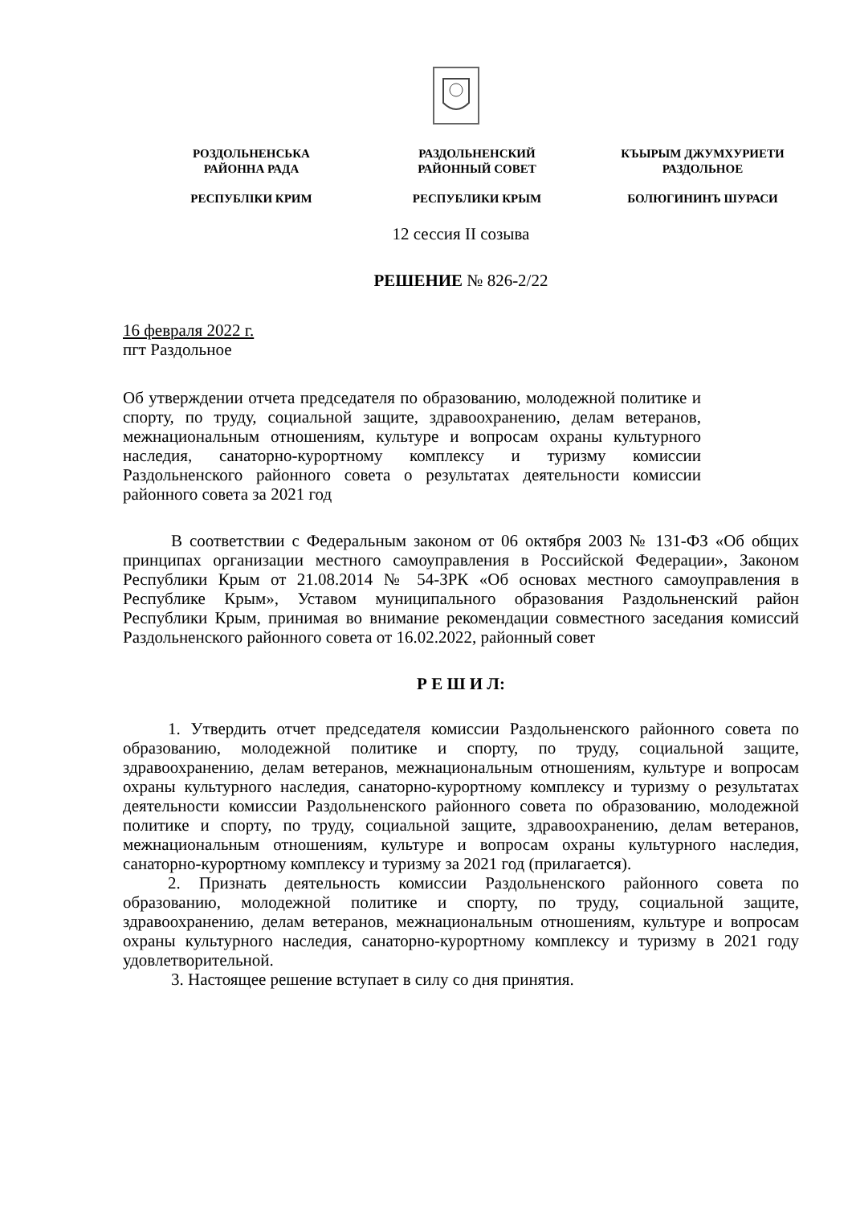РОЗДОЛЬНЕНСЬКА
РАЙОННА РАДА
РЕСПУБЛІКИ КРИМ
РАЗДОЛЬНЕНСКИЙ
РАЙОННЫЙ СОВЕТ
РЕСПУБЛИКИ КРЫМ
КЪЫРЫМ ДЖУМХУРИЕТИ
РАЗДОЛЬНОЕ
БОЛЮГИНИНЪ ШУРАСИ
12 сессия II созыва
РЕШЕНИЕ № 826-2/22
16 февраля 2022 г.
пгт Раздольное
Об утверждении отчета председателя по образованию, молодежной политике и спорту, по труду, социальной защите, здравоохранению, делам ветеранов, межнациональным отношениям, культуре и вопросам охраны культурного наследия, санаторно-курортному комплексу и туризму комиссии Раздольненского районного совета о результатах деятельности комиссии районного совета за 2021 год
В соответствии с Федеральным законом от 06 октября 2003 № 131-ФЗ «Об общих принципах организации местного самоуправления в Российской Федерации», Законом Республики Крым от 21.08.2014 № 54-ЗРК «Об основах местного самоуправления в Республике Крым», Уставом муниципального образования Раздольненский район Республики Крым, принимая во внимание рекомендации совместного заседания комиссий Раздольненского районного совета от 16.02.2022, районный совет
Р Е Ш И Л:
1. Утвердить отчет председателя комиссии Раздольненского районного совета по образованию, молодежной политике и спорту, по труду, социальной защите, здравоохранению, делам ветеранов, межнациональным отношениям, культуре и вопросам охраны культурного наследия, санаторно-курортному комплексу и туризму о результатах деятельности комиссии Раздольненского районного совета по образованию, молодежной политике и спорту, по труду, социальной защите, здравоохранению, делам ветеранов, межнациональным отношениям, культуре и вопросам охраны культурного наследия, санаторно-курортному комплексу и туризму за 2021 год (прилагается).
2. Признать деятельность комиссии Раздольненского районного совета по образованию, молодежной политике и спорту, по труду, социальной защите, здравоохранению, делам ветеранов, межнациональным отношениям, культуре и вопросам охраны культурного наследия, санаторно-курортному комплексу и туризму в 2021 году удовлетворительной.
3. Настоящее решение вступает в силу со дня принятия.